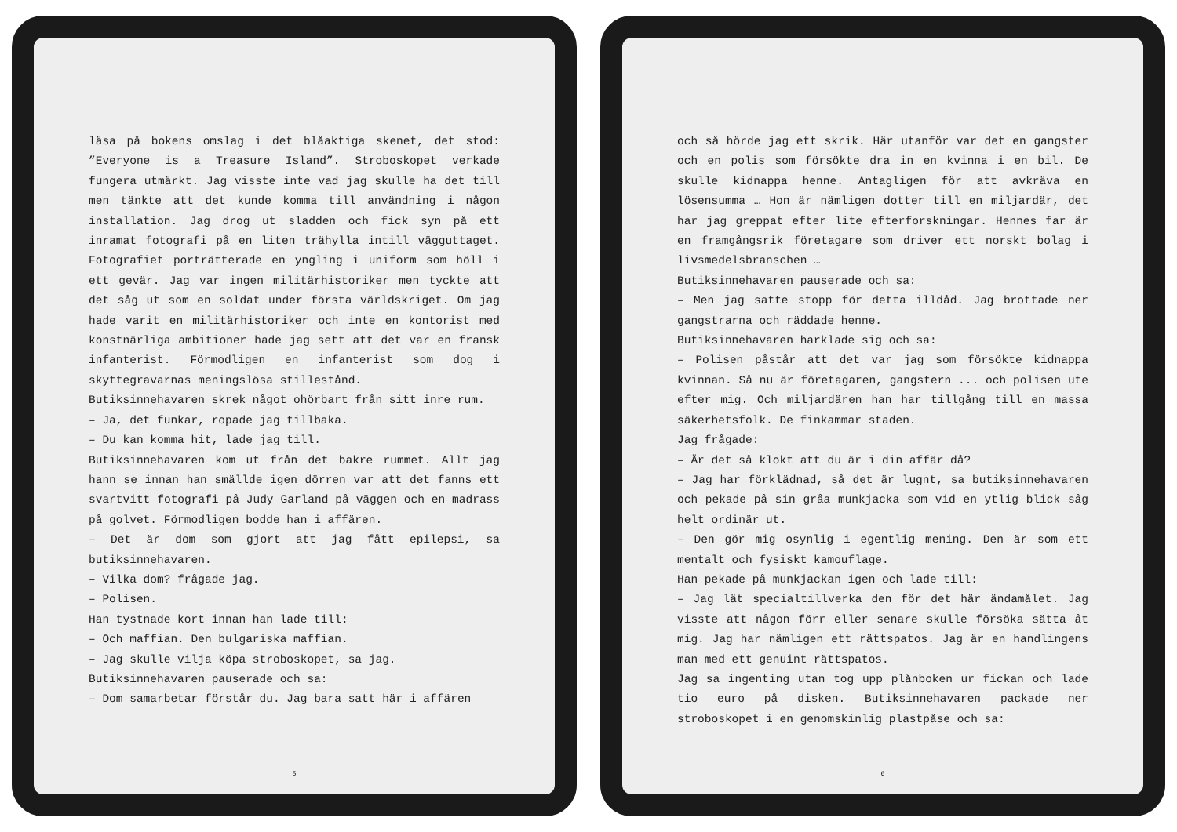läsa på bokens omslag i det blåaktiga skenet, det stod: ”Everyone is a Treasure Island”. Stroboskopet verkade fungera utmärkt. Jag visste inte vad jag skulle ha det till men tänkte att det kunde komma till användning i någon installation. Jag drog ut sladden och fick syn på ett inramat fotografi på en liten trähylla intill vägguttaget. Fotografiet porträtterade en yngling i uniform som höll i ett gevär. Jag var ingen militärhistoriker men tyckte att det såg ut som en soldat under första världskriget. Om jag hade varit en militärhistoriker och inte en kontorist med konstnärliga ambitioner hade jag sett att det var en fransk infanterist. Förmodligen en infanterist som dog i skyttegravarnas meningslösa stillestånd.
Butiksinnehavaren skrek något ohörbart från sitt inre rum.
– Ja, det funkar, ropade jag tillbaka.
– Du kan komma hit, lade jag till.
Butiksinnehavaren kom ut från det bakre rummet. Allt jag hann se innan han smällde igen dörren var att det fanns ett svartvitt fotografi på Judy Garland på väggen och en madrass på golvet. Förmodligen bodde han i affären.
– Det är dom som gjort att jag fått epilepsi, sa butiksinnehavaren.
– Vilka dom? frågade jag.
– Polisen.
Han tystnade kort innan han lade till:
– Och maffian. Den bulgariska maffian.
– Jag skulle vilja köpa stroboskopet, sa jag.
Butiksinnehavaren pauserade och sa:
– Dom samarbetar förstår du. Jag bara satt här i affären
5
och så hörde jag ett skrik. Här utanför var det en gangster och en polis som försökte dra in en kvinna i en bil. De skulle kidnappa henne. Antagligen för att avkräva en lösensumma … Hon är nämligen dotter till en miljardär, det har jag greppat efter lite efterforskningar. Hennes far är en framgångsrik företagare som driver ett norskt bolag i livsmedelsbranschen …
Butiksinnehavaren pauserade och sa:
– Men jag satte stopp för detta illdåd. Jag brottade ner gangstrarna och räddade henne.
Butiksinnehavaren harklade sig och sa:
– Polisen påstår att det var jag som försökte kidnappa kvinnan. Så nu är företagaren, gangstern ... och polisen ute efter mig. Och miljardären han har tillgång till en massa säkerhetsfolk. De finkammar staden.
Jag frågade:
– Är det så klokt att du är i din affär då?
– Jag har förklädnad, så det är lugnt, sa butiksinnehavaren och pekade på sin gråa munkjacka som vid en ytlig blick såg helt ordinär ut.
– Den gör mig osynlig i egentlig mening. Den är som ett mentalt och fysiskt kamouflage.
Han pekade på munkjackan igen och lade till:
– Jag lät specialtillverka den för det här ändamålet. Jag visste att någon förr eller senare skulle försöka sätta åt mig. Jag har nämligen ett rättspatos. Jag är en handlingens man med ett genuint rättspatos.
Jag sa ingenting utan tog upp plånboken ur fickan och lade tio euro på disken. Butiksinnehavaren packade ner stroboskopet i en genomskinlig plastpåse och sa:
6